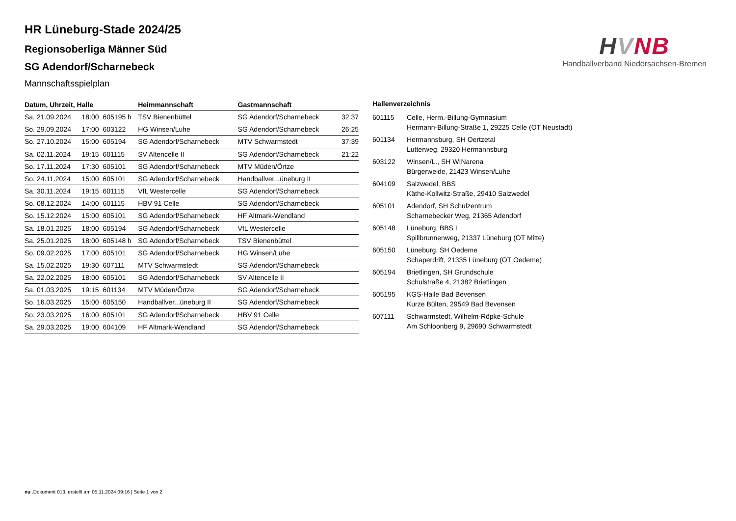HVNB
Handballverband Niedersachsen-Bremen
HR Lüneburg-Stade 2024/25
Regionsoberliga Männer Süd
SG Adendorf/Scharnebeck
Mannschaftsspielplan
| Datum, Uhrzeit, Halle | | | Heimmannschaft | Gastmannschaft | |
| --- | --- | --- | --- | --- | --- |
| Sa. 21.09.2024 | 18:00 | 605195 h | TSV Bienenbüttel | SG Adendorf/Scharnebeck | 32:37 |
| So. 29.09.2024 | 17:00 | 603122 | HG Winsen/Luhe | SG Adendorf/Scharnebeck | 26:25 |
| So. 27.10.2024 | 15:00 | 605194 | SG Adendorf/Scharnebeck | MTV Schwarmstedt | 37:39 |
| Sa. 02.11.2024 | 19:15 | 601115 | SV Altencelle II | SG Adendorf/Scharnebeck | 21:22 |
| So. 17.11.2024 | 17:30 | 605101 | SG Adendorf/Scharnebeck | MTV Müden/Örtze | |
| So. 24.11.2024 | 15:00 | 605101 | SG Adendorf/Scharnebeck | Handballver...üneburg II | |
| Sa. 30.11.2024 | 19:15 | 601115 | VfL Westercelle | SG Adendorf/Scharnebeck | |
| So. 08.12.2024 | 14:00 | 601115 | HBV 91 Celle | SG Adendorf/Scharnebeck | |
| So. 15.12.2024 | 15:00 | 605101 | SG Adendorf/Scharnebeck | HF Altmark-Wendland | |
| Sa. 18.01.2025 | 18:00 | 605194 | SG Adendorf/Scharnebeck | VfL Westercelle | |
| Sa. 25.01.2025 | 18:00 | 605148 h | SG Adendorf/Scharnebeck | TSV Bienenbüttel | |
| So. 09.02.2025 | 17:00 | 605101 | SG Adendorf/Scharnebeck | HG Winsen/Luhe | |
| Sa. 15.02.2025 | 19:30 | 607111 | MTV Schwarmstedt | SG Adendorf/Scharnebeck | |
| Sa. 22.02.2025 | 18:00 | 605101 | SG Adendorf/Scharnebeck | SV Altencelle II | |
| Sa. 01.03.2025 | 19:15 | 601134 | MTV Müden/Örtze | SG Adendorf/Scharnebeck | |
| So. 16.03.2025 | 15:00 | 605150 | Handballver...üneburg II | SG Adendorf/Scharnebeck | |
| So. 23.03.2025 | 16:00 | 605101 | SG Adendorf/Scharnebeck | HBV 91 Celle | |
| Sa. 29.03.2025 | 19:00 | 604109 | HF Altmark-Wendland | SG Adendorf/Scharnebeck | |
Hallenverzeichnis
| 601115 | Celle, Herm.-Billung-Gymnasium Hermann-Billung-Straße 1, 29225 Celle (OT Neustadt) |
| 601134 | Hermannsburg, SH Oertzetal Lutterweg, 29320 Hermannsburg |
| 603122 | Winsen/L., SH WINarena Bürgerweide, 21423 Winsen/Luhe |
| 604109 | Salzwedel, BBS Käthe-Kollwitz-Straße, 29410 Salzwedel |
| 605101 | Adendorf, SH Schulzentrum Scharnebecker Weg, 21365 Adendorf |
| 605148 | Lüneburg, BBS I Spillbrunnenweg, 21337 Lüneburg (OT Mitte) |
| 605150 | Lüneburg, SH Oedeme Schaperdrift, 21335 Lüneburg (OT Oedeme) |
| 605194 | Brietlingen, SH Grundschule Schulstraße 4, 21382 Brietlingen |
| 605195 | KGS-Halle Bad Bevensen Kurze Bülten, 29549 Bad Bevensen |
| 607111 | Schwarmstedt, Wilhelm-Röpke-Schule Am Schloonberg 9, 29690 Schwarmstedt |
nu .Dokument 013, erstellt am 05.11.2024 09:16 | Seite 1 von 2